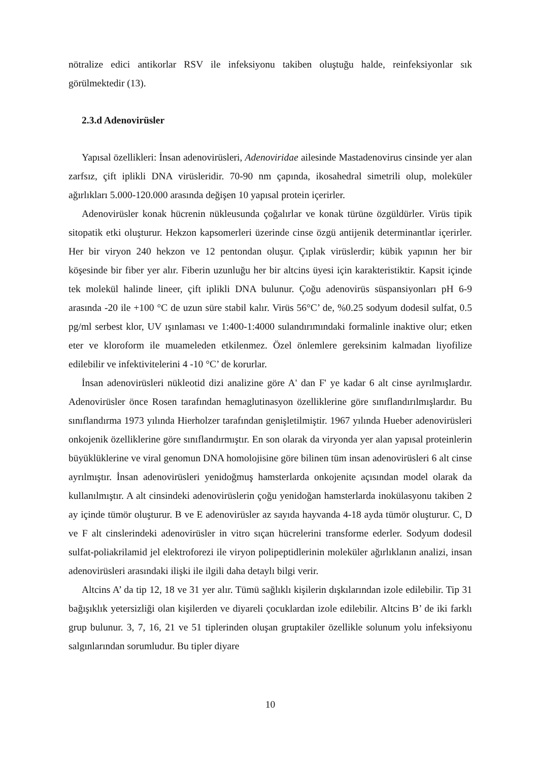nötralize edici antikorlar RSV ile infeksiyonu takiben oluştuğu halde, reinfeksiyonlar sık görülmektedir (13).
2.3.d Adenovirüsler
Yapısal özellikleri: İnsan adenovirüsleri, Adenoviridae ailesinde Mastadenovirus cinsinde yer alan zarfsız, çift iplikli DNA virüsleridir. 70-90 nm çapında, ikosahedral simetrili olup, moleküler ağırlıkları 5.000-120.000 arasında değişen 10 yapısal protein içerirler.
Adenovirüsler konak hücrenin nükleusunda çoğalırlar ve konak türüne özgüldürler. Virüs tipik sitopatik etki oluşturur. Hekzon kapsomerleri üzerinde cinse özgü antijenik determinantlar içerirler. Her bir viryon 240 hekzon ve 12 pentondan oluşur. Çıplak virüslerdir; kübik yapının her bir köşesinde bir fiber yer alır. Fiberin uzunluğu her bir altcins üyesi için karakteristiktir. Kapsit içinde tek molekül halinde lineer, çift iplikli DNA bulunur. Çoğu adenovirüs süspansiyonları pH 6-9 arasında -20 ile +100 °C de uzun süre stabil kalır. Virüs 56°C’ de, %0.25 sodyum dodesil sulfat, 0.5 pg/ml serbest klor, UV ışınlaması ve 1:400-1:4000 sulandırımındaki formalinle inaktive olur; etken eter ve kloroform ile muameleden etkilenmez. Özel önlemlere gereksinim kalmadan liyofilize edilebilir ve infektivitelerini 4 -10 °C’ de korurlar.
İnsan adenovirüsleri nükleotid dizi analizine göre A' dan F' ye kadar 6 alt cinse ayrılmışlardır. Adenovirüsler önce Rosen tarafından hemaglutinasyon özelliklerine göre sınıflandırılmışlardır. Bu sınıflandırma 1973 yılında Hierholzer tarafından genişletilmiştir. 1967 yılında Hueber adenovirüsleri onkojenik özelliklerine göre sınıflandırmıştır. En son olarak da viryonda yer alan yapısal proteinlerin büyüklüklerine ve viral genomun DNA homolojisine göre bilinen tüm insan adenovirüsleri 6 alt cinse ayrılmıştır. İnsan adenovirüsleri yenidoğmuş hamsterlarda onkojenite açısından model olarak da kullanılmıştır. A alt cinsindeki adenovirüslerin çoğu yenidoğan hamsterlarda inokülasyonu takiben 2 ay içinde tümör oluşturur. B ve E adenovirüsler az sayıda hayvanda 4-18 ayda tümör oluşturur. C, D ve F alt cinslerindeki adenovirüsler in vitro sıçan hücrelerini transforme ederler. Sodyum dodesil sulfat-poliakrilamid jel elektroforezi ile viryon polipeptidlerinin moleküler ağırlıklanın analizi, insan adenovirüsleri arasındaki ilişki ile ilgili daha detaylı bilgi verir.
Altcins A’ da tip 12, 18 ve 31 yer alır. Tümü sağlıklı kişilerin dışkılarından izole edilebilir. Tip 31 bağışıklık yetersizliği olan kişilerden ve diyareli çocuklardan izole edilebilir. Altcins B’ de iki farklı grup bulunur. 3, 7, 16, 21 ve 51 tiplerinden oluşan gruptakiler özellikle solunum yolu infeksiyonu salgınlarından sorumludur. Bu tipler diyare
10